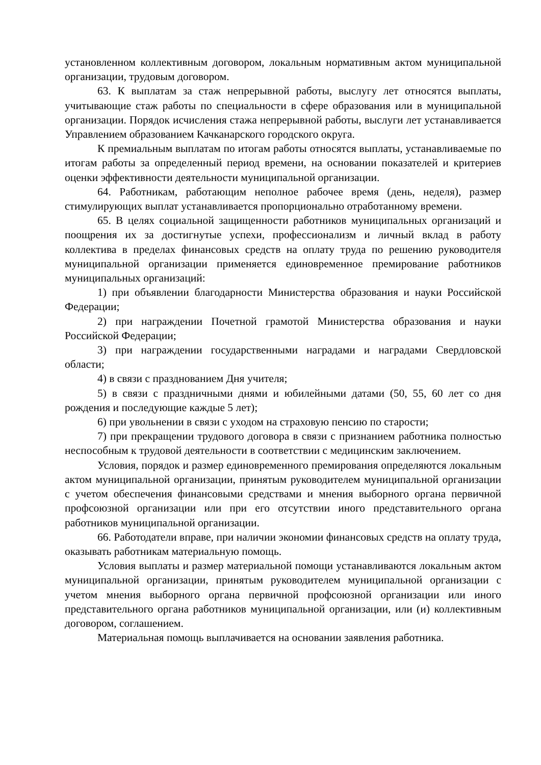установленном коллективным договором, локальным нормативным актом муниципальной организации, трудовым договором.
63. К выплатам за стаж непрерывной работы, выслугу лет относятся выплаты, учитывающие стаж работы по специальности в сфере образования или в муниципальной организации. Порядок исчисления стажа непрерывной работы, выслуги лет устанавливается Управлением образованием Качканарского городского округа.
К премиальным выплатам по итогам работы относятся выплаты, устанавливаемые по итогам работы за определенный период времени, на основании показателей и критериев оценки эффективности деятельности муниципальной организации.
64. Работникам, работающим неполное рабочее время (день, неделя), размер стимулирующих выплат устанавливается пропорционально отработанному времени.
65. В целях социальной защищенности работников муниципальных организаций и поощрения их за достигнутые успехи, профессионализм и личный вклад в работу коллектива в пределах финансовых средств на оплату труда по решению руководителя муниципальной организации применяется единовременное премирование работников муниципальных организаций:
1) при объявлении благодарности Министерства образования и науки Российской Федерации;
2) при награждении Почетной грамотой Министерства образования и науки Российской Федерации;
3) при награждении государственными наградами и наградами Свердловской области;
4) в связи с празднованием Дня учителя;
5) в связи с праздничными днями и юбилейными датами (50, 55, 60 лет со дня рождения и последующие каждые 5 лет);
6) при увольнении в связи с уходом на страховую пенсию по старости;
7) при прекращении трудового договора в связи с признанием работника полностью неспособным к трудовой деятельности в соответствии с медицинским заключением.
Условия, порядок и размер единовременного премирования определяются локальным актом муниципальной организации, принятым руководителем муниципальной организации с учетом обеспечения финансовыми средствами и мнения выборного органа первичной профсоюзной организации или при его отсутствии иного представительного органа работников муниципальной организации.
66. Работодатели вправе, при наличии экономии финансовых средств на оплату труда, оказывать работникам материальную помощь.
Условия выплаты и размер материальной помощи устанавливаются локальным актом муниципальной организации, принятым руководителем муниципальной организации с учетом мнения выборного органа первичной профсоюзной организации или иного представительного органа работников муниципальной организации, или (и) коллективным договором, соглашением.
Материальная помощь выплачивается на основании заявления работника.